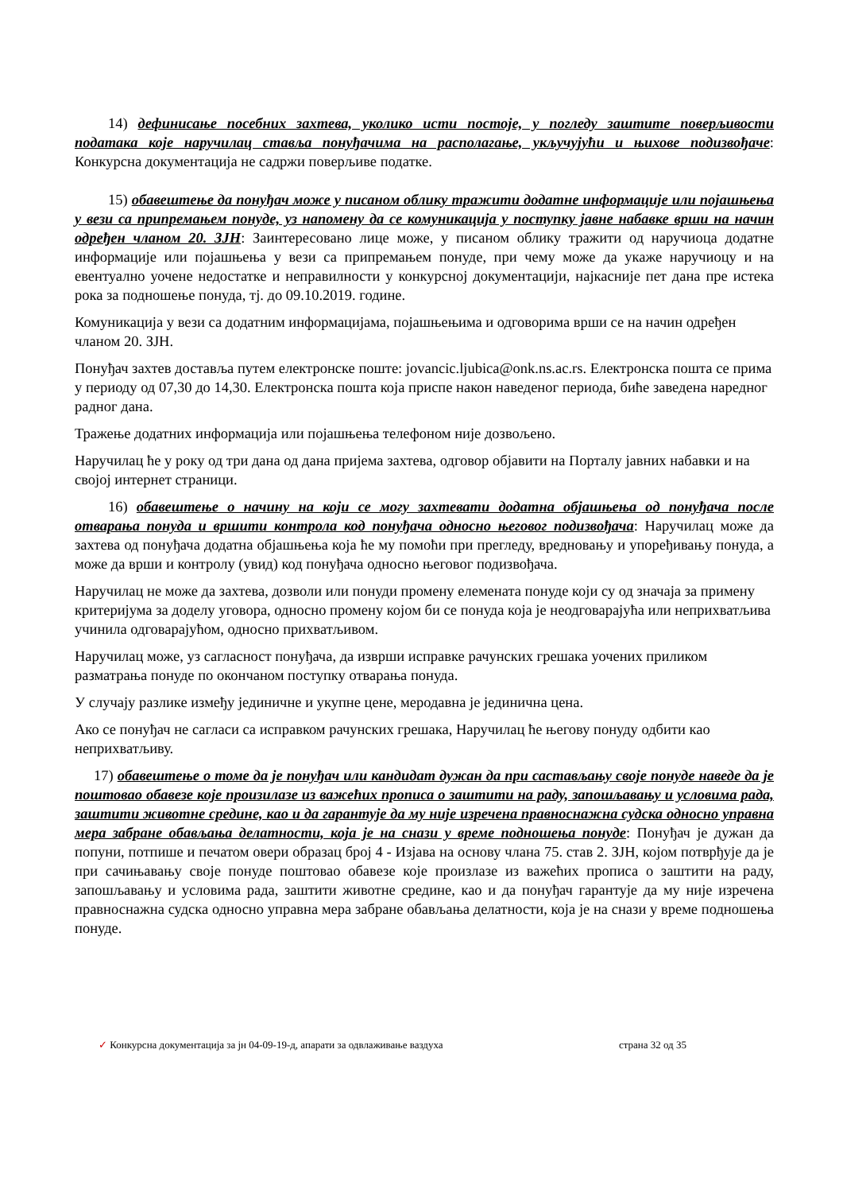14) дефинисање посебних захтева, уколико исти постоје, у погледу заштите поверљивости података које наручилац ставља понуђачима на располагање, укључујући и њихове подизвођаче: Конкурсна документација не садржи поверљиве податке.
15) обавештење да понуђач може у писаном облику тражити додатне информације или појашњења у вези са припремањем понуде, уз напомену да се комуникација у поступку јавне набавке врши на начин одређен чланом 20. ЗЈН: Заинтересовано лице може, у писаном облику тражити од наручиоца додатне информације или појашњења у вези са припремањем понуде, при чему може да укаже наручиоцу и на евентуално уочене недостатке и неправилности у конкурсној документацији, најкасније пет дана пре истека рока за подношење понуда, тј. до 09.10.2019. године.
Комуникација у вези са додатним информацијама, појашњењима и одговорима врши се на начин одређен чланом 20. ЗЈН.
Понуђач захтев доставља путем електронске поште: jovancic.ljubica@onk.ns.ac.rs. Електронска пошта се прима у периоду од 07,30 до 14,30. Електронска пошта која приспе након наведеног периода, биће заведена наредног радног дана.
Тражење додатних информација или појашњења телефоном није дозвољено.
Наручилац ће у року од три дана од дана пријема захтева, одговор објавити на Порталу јавних набавки и на својој интернет страници.
16) обавештење о начину на који се могу захтевати додатна објашњења од понуђача после отварања понуда и вршити контрола код понуђача односно његовог подизвођача: Наручилац може да захтева од понуђача додатна објашњења која ће му помоћи при прегледу, вредновању и упоређивању понуда, а може да врши и контролу (увид) код понуђача односно његовог подизвођача.
Наручилац не може да захтева, дозволи или понуди промену елемената понуде који су од значаја за примену критеријума за доделу уговора, односно промену којом би се понуда која је неодговарајућа или неприхватљива учинила одговарајућом, односно прихватљивом.
Наручилац може, уз сагласност понуђача, да изврши исправке рачунских грешака уочених приликом разматрања понуде по окончаном поступку отварања понуда.
У случају разлике између јединичне и укупне цене, меродавна је јединична цена.
Ако се понуђач не сагласи са исправком рачунских грешака, Наручилац ће његову понуду одбити као неприхватљиву.
17) обавештење о томе да је понуђач или кандидат дужан да при састављању своје понуде наведе да је поштовао обавезе које произилазе из важећих прописа о заштити на раду, запошљавању и условима рада, заштити животне средине, као и да гарантује да му није изречена правноснажна судска односно управна мера забране обављања делатности, која је на снази у време подношења понуде: Понуђач је дужан да попуни, потпише и печатом овери образац број 4 - Изјава на основу члана 75. став 2. ЗЈН, којом потврђује да је при сачињавању своје понуде поштовао обавезе које произлазе из важећих прописа о заштити на раду, запошљавању и условима рада, заштити животне средине, као и да понуђач гарантује да му није изречена правноснажна судска односно управна мера забране обављања делатности, која је на снази у време подношења понуде.
✓ Конкурсна документација за јн 04-09-19-д, апарати за одвлаживање ваздуха страна 32 од 35